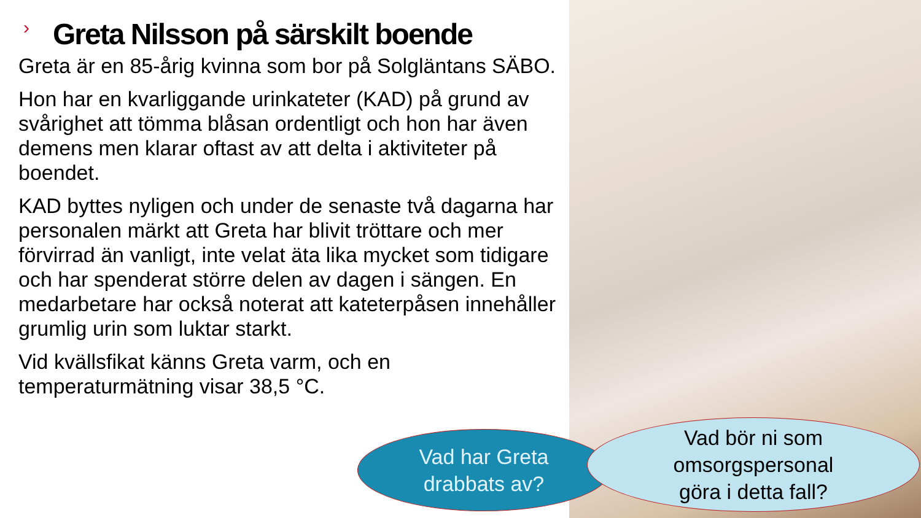› Greta Nilsson på särskilt boende
Greta är en 85-årig kvinna som bor på Solgläntans SÄBO.
Hon har en kvarliggande urinkateter (KAD) på grund av svårighet att tömma blåsan ordentligt och hon har även demens men klarar oftast av att delta i aktiviteter på boendet.
KAD byttes nyligen och under de senaste två dagarna har personalen märkt att Greta har blivit tröttare och mer förvirrad än vanligt, inte velat äta lika mycket som tidigare och har spenderat större delen av dagen i sängen. En medarbetare har också noterat att kateterpåsen innehåller grumlig urin som luktar starkt.
Vid kvällsfikat känns Greta varm, och en temperaturmätning visar 38,5 °C.
Vad har Greta
drabbats av?
Vad bör ni som
omsorgspersonal
göra i detta fall?